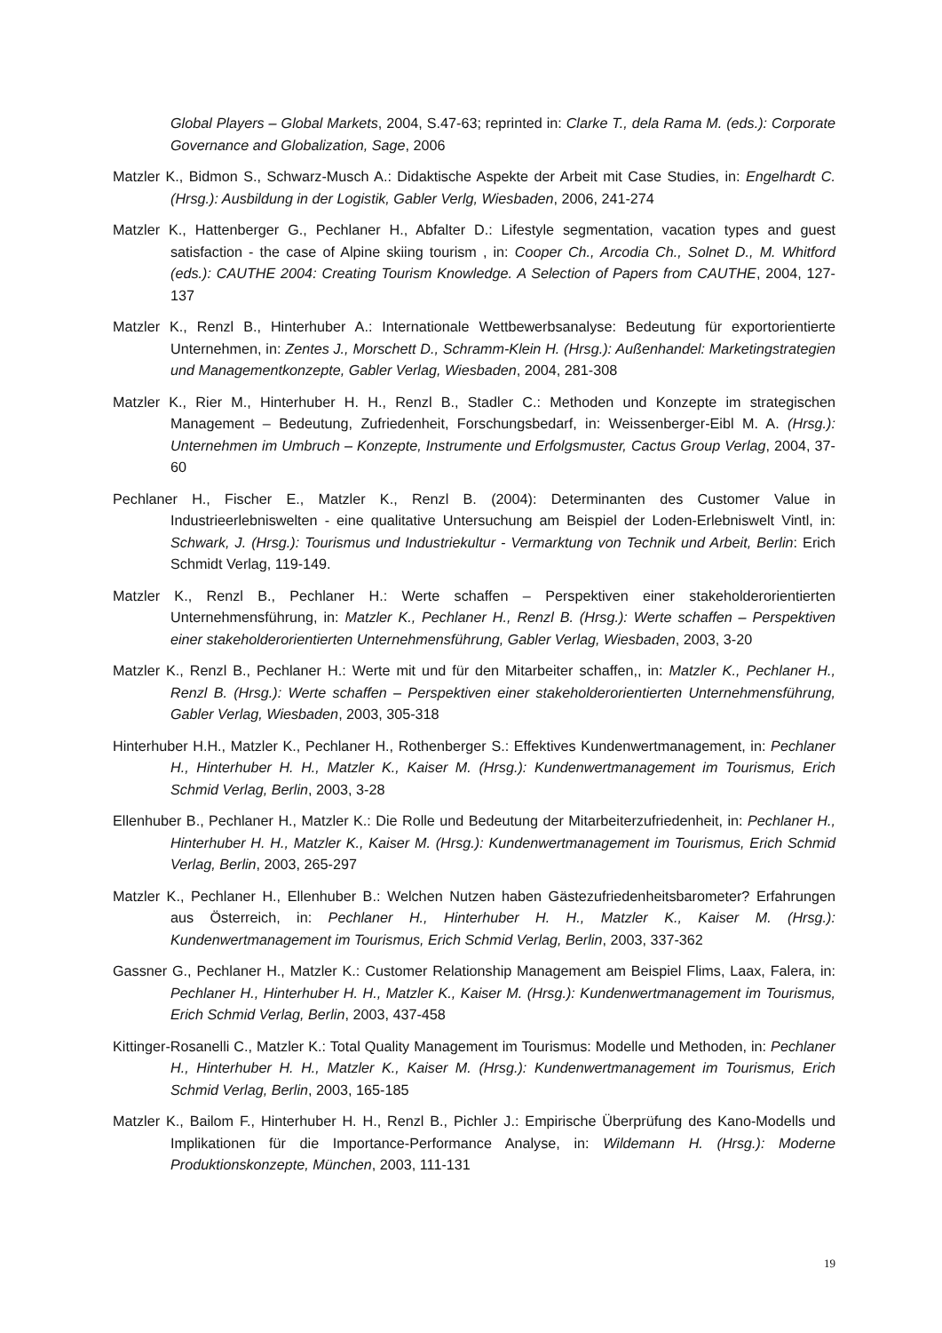Global Players – Global Markets, 2004, S.47-63; reprinted in: Clarke T., dela Rama M. (eds.): Corporate Governance and Globalization, Sage, 2006
Matzler K., Bidmon S., Schwarz-Musch A.: Didaktische Aspekte der Arbeit mit Case Studies, in: Engelhardt C. (Hrsg.): Ausbildung in der Logistik, Gabler Verlg, Wiesbaden, 2006, 241-274
Matzler K., Hattenberger G., Pechlaner H., Abfalter D.: Lifestyle segmentation, vacation types and guest satisfaction - the case of Alpine skiing tourism , in: Cooper Ch., Arcodia Ch., Solnet D., M. Whitford (eds.): CAUTHE 2004: Creating Tourism Knowledge. A Selection of Papers from CAUTHE, 2004, 127-137
Matzler K., Renzl B., Hinterhuber A.: Internationale Wettbewerbsanalyse: Bedeutung für exportorientierte Unternehmen, in: Zentes J., Morschett D., Schramm-Klein H. (Hrsg.): Außenhandel: Marketingstrategien und Managementkonzepte, Gabler Verlag, Wiesbaden, 2004, 281-308
Matzler K., Rier M., Hinterhuber H. H., Renzl B., Stadler C.: Methoden und Konzepte im strategischen Management – Bedeutung, Zufriedenheit, Forschungsbedarf, in: Weissenberger-Eibl M. A. (Hrsg.): Unternehmen im Umbruch – Konzepte, Instrumente und Erfolgsmuster, Cactus Group Verlag, 2004, 37-60
Pechlaner H., Fischer E., Matzler K., Renzl B. (2004): Determinanten des Customer Value in Industrieerlebniswelten - eine qualitative Untersuchung am Beispiel der Loden-Erlebniswelt Vintl, in: Schwark, J. (Hrsg.): Tourismus und Industriekultur - Vermarktung von Technik und Arbeit, Berlin: Erich Schmidt Verlag, 119-149.
Matzler K., Renzl B., Pechlaner H.: Werte schaffen – Perspektiven einer stakeholderorientierten Unternehmensführung, in: Matzler K., Pechlaner H., Renzl B. (Hrsg.): Werte schaffen – Perspektiven einer stakeholderorientierten Unternehmensführung, Gabler Verlag, Wiesbaden, 2003, 3-20
Matzler K., Renzl B., Pechlaner H.: Werte mit und für den Mitarbeiter schaffen,, in: Matzler K., Pechlaner H., Renzl B. (Hrsg.): Werte schaffen – Perspektiven einer stakeholderorientierten Unternehmensführung, Gabler Verlag, Wiesbaden, 2003, 305-318
Hinterhuber H.H., Matzler K., Pechlaner H., Rothenberger S.: Effektives Kundenwertmanagement, in: Pechlaner H., Hinterhuber H. H., Matzler K., Kaiser M. (Hrsg.): Kundenwertmanagement im Tourismus, Erich Schmid Verlag, Berlin, 2003, 3-28
Ellenhuber B., Pechlaner H., Matzler K.: Die Rolle und Bedeutung der Mitarbeiterzufriedenheit, in: Pechlaner H., Hinterhuber H. H., Matzler K., Kaiser M. (Hrsg.): Kundenwertmanagement im Tourismus, Erich Schmid Verlag, Berlin, 2003, 265-297
Matzler K., Pechlaner H., Ellenhuber B.: Welchen Nutzen haben Gästezufriedenheitsbarometer? Erfahrungen aus Österreich, in: Pechlaner H., Hinterhuber H. H., Matzler K., Kaiser M. (Hrsg.): Kundenwertmanagement im Tourismus, Erich Schmid Verlag, Berlin, 2003, 337-362
Gassner G., Pechlaner H., Matzler K.: Customer Relationship Management am Beispiel Flims, Laax, Falera, in: Pechlaner H., Hinterhuber H. H., Matzler K., Kaiser M. (Hrsg.): Kundenwertmanagement im Tourismus, Erich Schmid Verlag, Berlin, 2003, 437-458
Kittinger-Rosanelli C., Matzler K.: Total Quality Management im Tourismus: Modelle und Methoden, in: Pechlaner H., Hinterhuber H. H., Matzler K., Kaiser M. (Hrsg.): Kundenwertmanagement im Tourismus, Erich Schmid Verlag, Berlin, 2003, 165-185
Matzler K., Bailom F., Hinterhuber H. H., Renzl B., Pichler J.: Empirische Überprüfung des Kano-Modells und Implikationen für die Importance-Performance Analyse, in: Wildemann H. (Hrsg.): Moderne Produktionskonzepte, München, 2003, 111-131
19